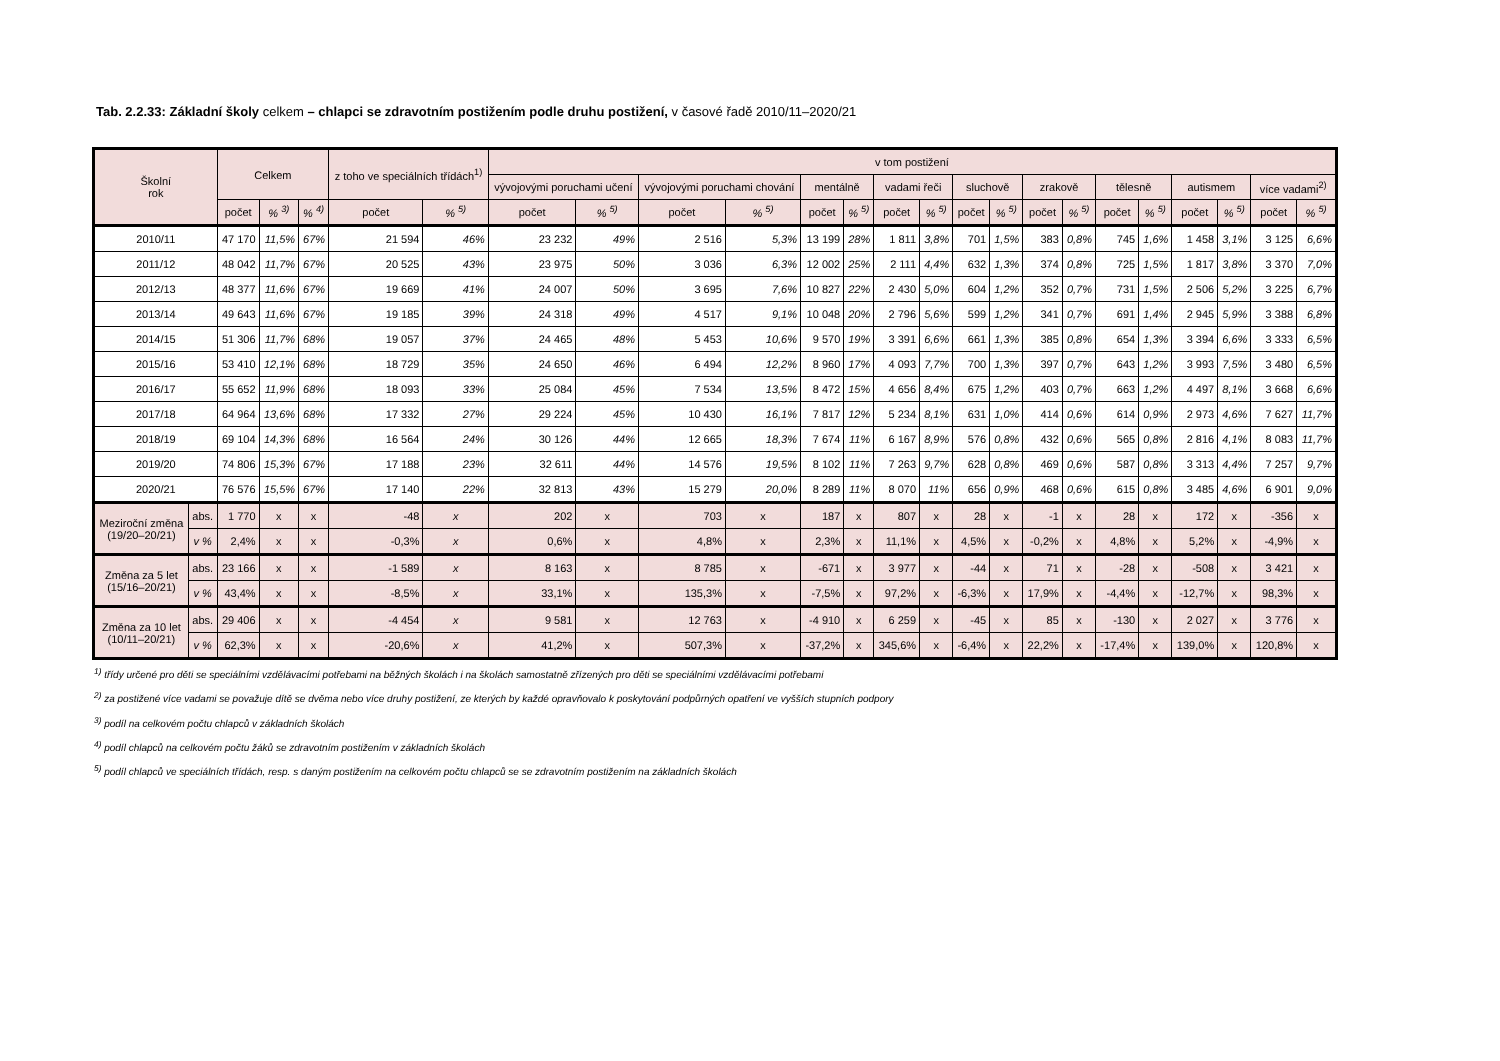Tab. 2.2.33: Základní školy celkem – chlapci se zdravotním postižením podle druhu postižení, v časové řadě 2010/11–2020/21
| Školní rok | | Celkem | | | z toho ve speciálních třídách<sup>1)</sup> | | v tom postižení | | | | | | | | | | | | | | | | | |
| --- | --- | --- | --- | --- | --- | --- | --- | --- | --- | --- | --- | --- | --- | --- | --- | --- | --- | --- | --- | --- | --- | --- | --- | --- |
| | | | | | | | vývojovými poruchami učení | | vývojovými poruchami chování | | mentálně | | vadami řeči | | sluchově | | zrakově | | tělesně | | autismem | | více vadami<sup>2)</sup> | |
| | | počet | % <sup>3)</sup> | % <sup>4)</sup> | počet | % <sup>5)</sup> | počet | % <sup>5)</sup> | počet | % <sup>5)</sup> | počet | % <sup>5)</sup> | počet | % <sup>5)</sup> | počet | % <sup>5)</sup> | počet | % <sup>5)</sup> | počet | % <sup>5)</sup> | počet | % <sup>5)</sup> | počet | % <sup>5)</sup> |
| 2010/11 | | 47 170 | 11,5% | 67% | 21 594 | 46% | 23 232 | 49% | 2 516 | 5,3% | 13 199 | 28% | 1 811 | 3,8% | 701 | 1,5% | 383 | 0,8% | 745 | 1,6% | 1 458 | 3,1% | 3 125 | 6,6% |
| 2011/12 | | 48 042 | 11,7% | 67% | 20 525 | 43% | 23 975 | 50% | 3 036 | 6,3% | 12 002 | 25% | 2 111 | 4,4% | 632 | 1,3% | 374 | 0,8% | 725 | 1,5% | 1 817 | 3,8% | 3 370 | 7,0% |
| 2012/13 | | 48 377 | 11,6% | 67% | 19 669 | 41% | 24 007 | 50% | 3 695 | 7,6% | 10 827 | 22% | 2 430 | 5,0% | 604 | 1,2% | 352 | 0,7% | 731 | 1,5% | 2 506 | 5,2% | 3 225 | 6,7% |
| 2013/14 | | 49 643 | 11,6% | 67% | 19 185 | 39% | 24 318 | 49% | 4 517 | 9,1% | 10 048 | 20% | 2 796 | 5,6% | 599 | 1,2% | 341 | 0,7% | 691 | 1,4% | 2 945 | 5,9% | 3 388 | 6,8% |
| 2014/15 | | 51 306 | 11,7% | 68% | 19 057 | 37% | 24 465 | 48% | 5 453 | 10,6% | 9 570 | 19% | 3 391 | 6,6% | 661 | 1,3% | 385 | 0,8% | 654 | 1,3% | 3 394 | 6,6% | 3 333 | 6,5% |
| 2015/16 | | 53 410 | 12,1% | 68% | 18 729 | 35% | 24 650 | 46% | 6 494 | 12,2% | 8 960 | 17% | 4 093 | 7,7% | 700 | 1,3% | 397 | 0,7% | 643 | 1,2% | 3 993 | 7,5% | 3 480 | 6,5% |
| 2016/17 | | 55 652 | 11,9% | 68% | 18 093 | 33% | 25 084 | 45% | 7 534 | 13,5% | 8 472 | 15% | 4 656 | 8,4% | 675 | 1,2% | 403 | 0,7% | 663 | 1,2% | 4 497 | 8,1% | 3 668 | 6,6% |
| 2017/18 | | 64 964 | 13,6% | 68% | 17 332 | 27% | 29 224 | 45% | 10 430 | 16,1% | 7 817 | 12% | 5 234 | 8,1% | 631 | 1,0% | 414 | 0,6% | 614 | 0,9% | 2 973 | 4,6% | 7 627 | 11,7% |
| 2018/19 | | 69 104 | 14,3% | 68% | 16 564 | 24% | 30 126 | 44% | 12 665 | 18,3% | 7 674 | 11% | 6 167 | 8,9% | 576 | 0,8% | 432 | 0,6% | 565 | 0,8% | 2 816 | 4,1% | 8 083 | 11,7% |
| 2019/20 | | 74 806 | 15,3% | 67% | 17 188 | 23% | 32 611 | 44% | 14 576 | 19,5% | 8 102 | 11% | 7 263 | 9,7% | 628 | 0,8% | 469 | 0,6% | 587 | 0,8% | 3 313 | 4,4% | 7 257 | 9,7% |
| 2020/21 | | 76 576 | 15,5% | 67% | 17 140 | 22% | 32 813 | 43% | 15 279 | 20,0% | 8 289 | 11% | 8 070 | 11% | 656 | 0,9% | 468 | 0,6% | 615 | 0,8% | 3 485 | 4,6% | 6 901 | 9,0% |
| Meziroční změna (19/20–20/21) | abs. | 1 770 | x | x | -48 | x | 202 | x | 703 | x | 187 | x | 807 | x | 28 | x | -1 | x | 28 | x | 172 | x | -356 | x |
| | v % | 2,4% | x | x | -0,3% | x | 0,6% | x | 4,8% | x | 2,3% | x | 11,1% | x | 4,5% | x | -0,2% | x | 4,8% | x | 5,2% | x | -4,9% | x |
| Změna za 5 let (15/16–20/21) | abs. | 23 166 | x | x | -1 589 | x | 8 163 | x | 8 785 | x | -671 | x | 3 977 | x | -44 | x | 71 | x | -28 | x | -508 | x | 3 421 | x |
| | v % | 43,4% | x | x | -8,5% | x | 33,1% | x | 135,3% | x | -7,5% | x | 97,2% | x | -6,3% | x | 17,9% | x | -4,4% | x | -12,7% | x | 98,3% | x |
| Změna za 10 let (10/11–20/21) | abs. | 29 406 | x | x | -4 454 | x | 9 581 | x | 12 763 | x | -4 910 | x | 6 259 | x | -45 | x | 85 | x | -130 | x | 2 027 | x | 3 776 | x |
| | v % | 62,3% | x | x | -20,6% | x | 41,2% | x | 507,3% | x | -37,2% | x | 345,6% | x | -6,4% | x | 22,2% | x | -17,4% | x | 139,0% | x | 120,8% | x |
<sup>1)</sup> třídy určené pro děti se speciálními vzdělávacími potřebami na běžných školách i na školách samostatně zřízených pro děti se speciálními vzdělávacími potřebami
<sup>2)</sup> za postižené více vadami se považuje dítě se dvěma nebo více druhy postižení, ze kterých by každé opravňovalo k poskytování podpůrných opatření ve vyšších stupních podpory
<sup>3)</sup> podíl na celkovém počtu chlapců v základních školách
<sup>4)</sup> podíl chlapců na celkovém počtu žáků se zdravotním postižením v základních školách
<sup>5)</sup> podíl chlapců ve speciálních třídách, resp. s daným postižením na celkovém počtu chlapců se se zdravotním postižením na základních školách